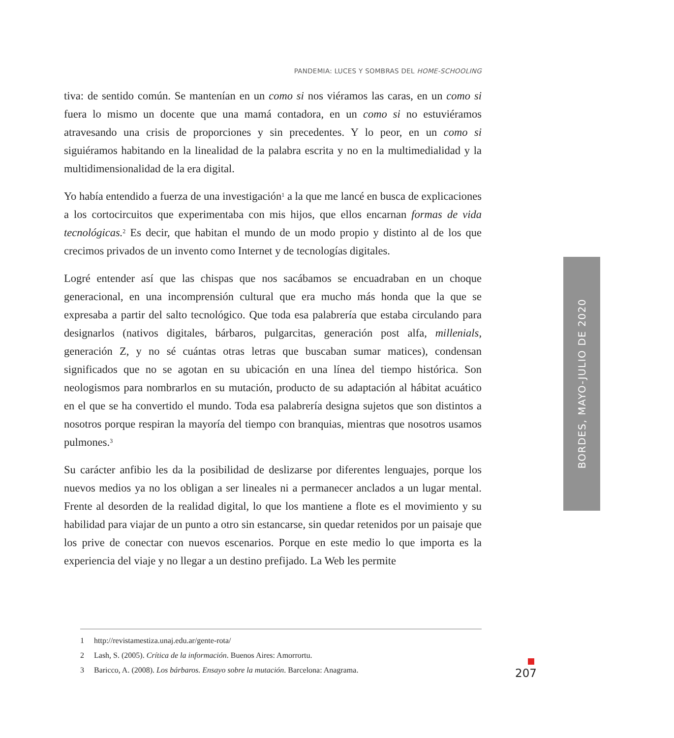PANDEMIA: LUCES Y SOMBRAS DEL HOME-SCHOOLING
tiva: de sentido común. Se mantenían en un como si nos viéramos las caras, en un como si fuera lo mismo un docente que una mamá contadora, en un como si no estuviéramos atravesando una crisis de proporciones y sin precedentes. Y lo peor, en un como si siguiéramos habitando en la linealidad de la palabra escrita y no en la multimedialidad y la multidimensionalidad de la era digital.
Yo había entendido a fuerza de una investigación<sup>1</sup> a la que me lancé en busca de explicaciones a los cortocircuitos que experimentaba con mis hijos, que ellos encarnan formas de vida tecnológicas.<sup>2</sup> Es decir, que habitan el mundo de un modo propio y distinto al de los que crecimos privados de un invento como Internet y de tecnologías digitales.
Logré entender así que las chispas que nos sacábamos se encuadraban en un choque generacional, en una incomprensión cultural que era mucho más honda que la que se expresaba a partir del salto tecnológico. Que toda esa palabrería que estaba circulando para designarlos (nativos digitales, bárbaros, pulgarcitas, generación post alfa, millenials, generación Z, y no sé cuántas otras letras que buscaban sumar matices), condensan significados que no se agotan en su ubicación en una línea del tiempo histórica. Son neologismos para nombrarlos en su mutación, producto de su adaptación al hábitat acuático en el que se ha convertido el mundo. Toda esa palabrería designa sujetos que son distintos a nosotros porque respiran la mayoría del tiempo con branquias, mientras que nosotros usamos pulmones.<sup>3</sup>
Su carácter anfibio les da la posibilidad de deslizarse por diferentes lenguajes, porque los nuevos medios ya no los obligan a ser lineales ni a permanecer anclados a un lugar mental. Frente al desorden de la realidad digital, lo que los mantiene a flote es el movimiento y su habilidad para viajar de un punto a otro sin estancarse, sin quedar retenidos por un paisaje que los prive de conectar con nuevos escenarios. Porque en este medio lo que importa es la experiencia del viaje y no llegar a un destino prefijado. La Web les permite
1 http://revistamestiza.unaj.edu.ar/gente-rota/
2 Lash, S. (2005). Crítica de la información. Buenos Aires: Amorrortu.
3 Baricco, A. (2008). Los bárbaros. Ensayo sobre la mutación. Barcelona: Anagrama.
BORDES, MAYO-JULIO DE 2020
207